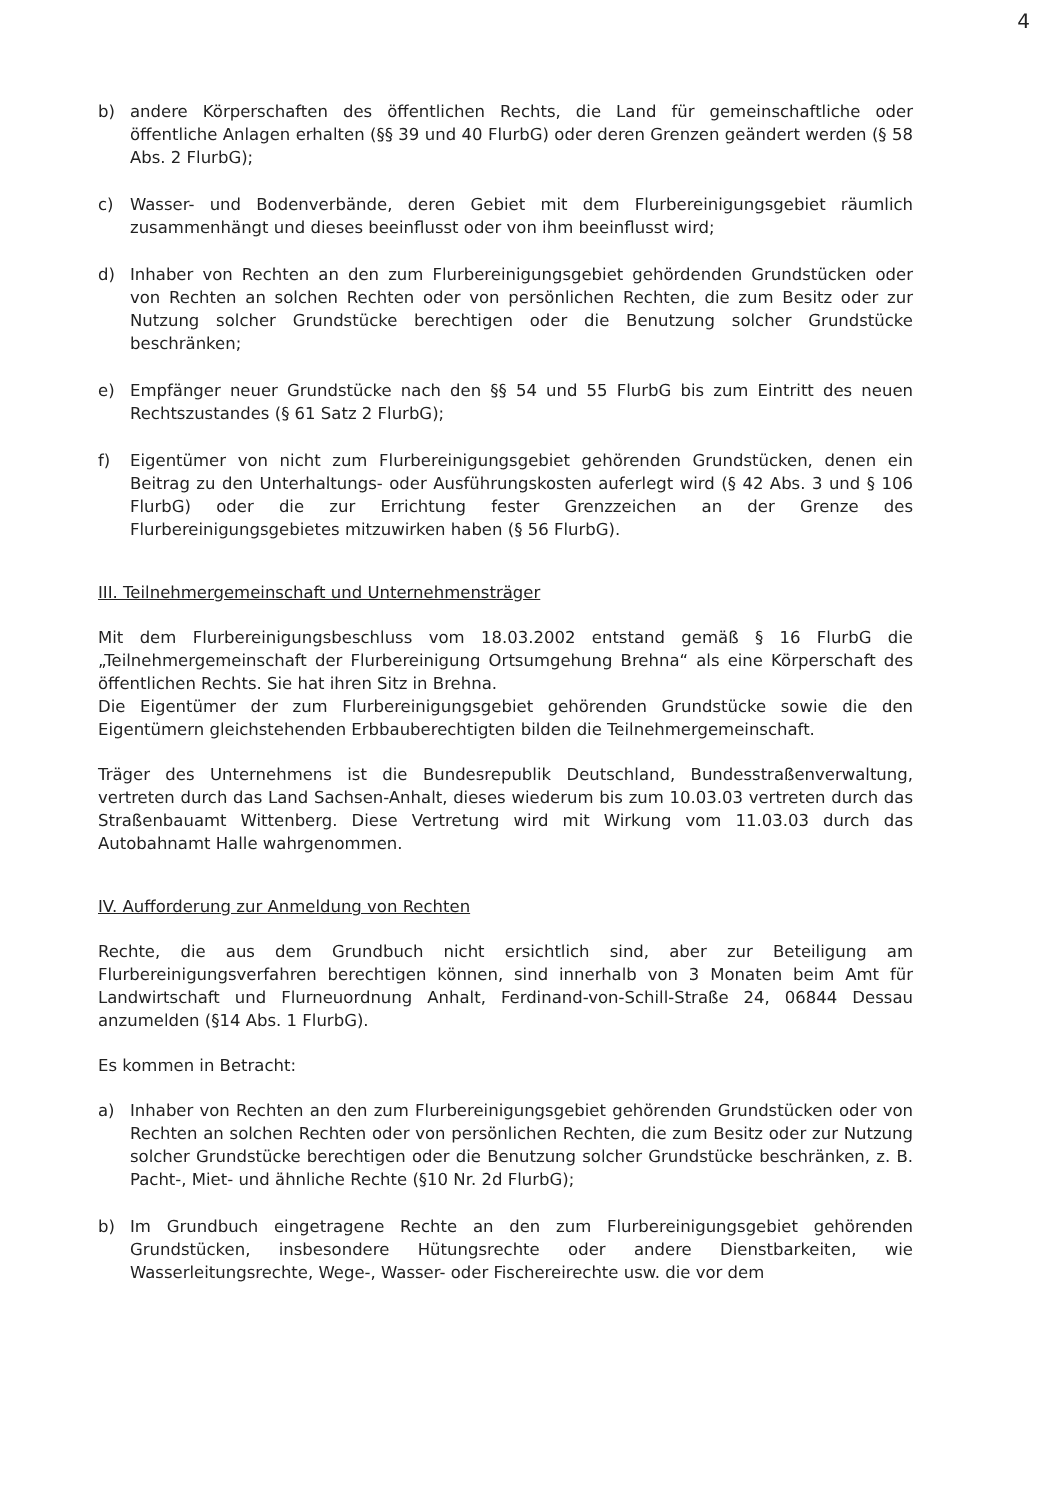4
b) andere Körperschaften des öffentlichen Rechts, die Land für gemeinschaftliche oder öffentliche Anlagen erhalten (§§ 39 und 40 FlurbG) oder deren Grenzen geändert werden (§ 58 Abs. 2 FlurbG);
c) Wasser- und Bodenverbände, deren Gebiet mit dem Flurbereinigungsgebiet räumlich zusammenhängt und dieses beeinflusst oder von ihm beeinflusst wird;
d) Inhaber von Rechten an den zum Flurbereinigungsgebiet gehördenden Grundstücken oder von Rechten an solchen Rechten oder von persönlichen Rechten, die zum Besitz oder zur Nutzung solcher Grundstücke berechtigen oder die Benutzung solcher Grundstücke beschränken;
e) Empfänger neuer Grundstücke nach den §§ 54 und 55 FlurbG bis zum Eintritt des neuen Rechtszustandes (§ 61 Satz 2 FlurbG);
f) Eigentümer von nicht zum Flurbereinigungsgebiet gehörenden Grundstücken, denen ein Beitrag zu den Unterhaltungs- oder Ausführungskosten auferlegt wird (§ 42 Abs. 3 und § 106 FlurbG) oder die zur Errichtung fester Grenzzeichen an der Grenze des Flurbereinigungsgebietes mitzuwirken haben (§ 56 FlurbG).
III. Teilnehmergemeinschaft und Unternehmensträger
Mit dem Flurbereinigungsbeschluss vom 18.03.2002 entstand gemäß § 16 FlurbG die „Teilnehmergemeinschaft der Flurbereinigung Ortsumgehung Brehna“ als eine Körperschaft des öffentlichen Rechts. Sie hat ihren Sitz in Brehna.
Die Eigentümer der zum Flurbereinigungsgebiet gehörenden Grundstücke sowie die den Eigentümern gleichstehenden Erbbauberechtigten bilden die Teilnehmergemeinschaft.
Träger des Unternehmens ist die Bundesrepublik Deutschland, Bundesstraßenverwaltung, vertreten durch das Land Sachsen-Anhalt, dieses wiederum bis zum 10.03.03 vertreten durch das Straßenbauamt Wittenberg. Diese Vertretung wird mit Wirkung vom 11.03.03 durch das Autobahnamt Halle wahrgenommen.
IV. Aufforderung zur Anmeldung von Rechten
Rechte, die aus dem Grundbuch nicht ersichtlich sind, aber zur Beteiligung am Flurbereinigungsverfahren berechtigen können, sind innerhalb von 3 Monaten beim Amt für Landwirtschaft und Flurneuordnung Anhalt, Ferdinand-von-Schill-Straße 24, 06844 Dessau anzumelden (§14 Abs. 1 FlurbG).
Es kommen in Betracht:
a) Inhaber von Rechten an den zum Flurbereinigungsgebiet gehörenden Grundstücken oder von Rechten an solchen Rechten oder von persönlichen Rechten, die zum Besitz oder zur Nutzung solcher Grundstücke berechtigen oder die Benutzung solcher Grundstücke beschränken, z. B. Pacht-, Miet- und ähnliche Rechte (§10 Nr. 2d FlurbG);
b) Im Grundbuch eingetragene Rechte an den zum Flurbereinigungsgebiet gehörenden Grundstücken, insbesondere Hütungsrechte oder andere Dienstbarkeiten, wie Wasserleitungsrechte, Wege-, Wasser- oder Fischereirechte usw. die vor dem